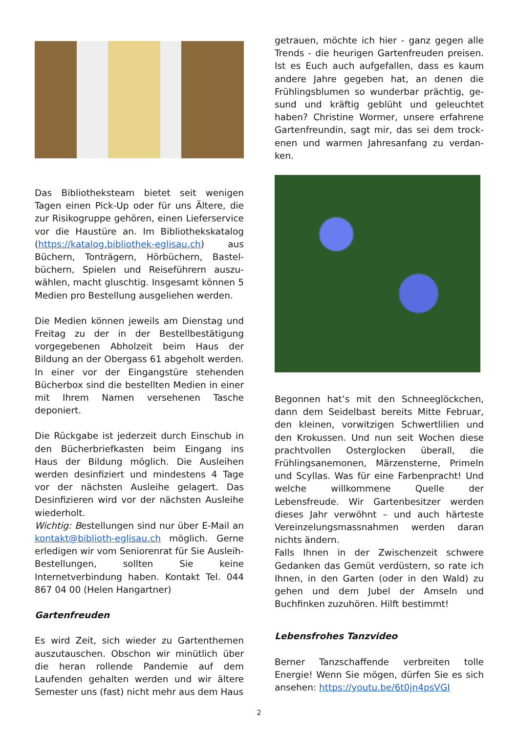Das Bibliotheksteam bietet seit wenigen Tagen einen Pick-Up oder für uns Ältere, die zur Risikogruppe gehören, einen Lieferservice vor die Haustüre an. Im Bibliothekskatalog (https://katalog.bibliothek-eglisau.ch) aus Büchern, Tonträgern, Hörbüchern, Bastel­büchern, Spielen und Reiseführern auszu­wählen, macht gluschtig. Insgesamt können 5 Medien pro Bestellung ausgeliehen werden.
Die Medien können jeweils am Dienstag und Freitag zu der in der Bestellbestätigung vorgegebenen Abholzeit beim Haus der Bildung an der Obergass 61 abgeholt werden. In einer vor der Eingangstüre stehenden Bücherbox sind die bestellten Medien in einer mit Ihrem Namen versehenen Tasche deponiert.
Die Rückgabe ist jederzeit durch Einschub in den Bücherbriefkasten beim Eingang ins Haus der Bildung möglich. Die Ausleihen werden desinfiziert und mindestens 4 Tage vor der nächsten Ausleihe gelagert. Das Desinfizieren wird vor der nächsten Ausleihe wiederholt.
Wichtig: Bestellungen sind nur über E-Mail an kontakt@biblioth-eglisau.ch möglich. Gerne erledigen wir vom Seniorenrat für Sie Ausleih-Bestellungen, sollten Sie keine Internetverbindung haben. Kontakt Tel. 044 867 04 00 (Helen Hangartner)
Gartenfreuden
Es wird Zeit, sich wieder zu Gartenthemen auszutauschen. Obschon wir minütlich über die heran rollende Pandemie auf dem Laufenden gehalten werden und wir ältere Semester uns (fast) nicht mehr aus dem Haus
getrauen, möchte ich hier - ganz gegen alle Trends - die heurigen Gartenfreuden preisen. Ist es Euch auch aufgefallen, dass es kaum andere Jahre gegeben hat, an denen die Frühlingsblumen so wunderbar prächtig, ge­sund und kräftig geblüht und geleuchtet haben? Christine Wormer, unsere erfahrene Gartenfreundin, sagt mir, das sei dem trock­enen und warmen Jahresanfang zu verdan­ken.
Begonnen hat’s mit den Schneeglöckchen, dann dem Seidelbast bereits Mitte Februar, den kleinen, vorwitzigen Schwertlilien und den Krokussen. Und nun seit Wochen diese prachtvollen Osterglocken überall, die Frühlingsanemonen, Märzensterne, Primeln und Scyllas. Was für eine Farbenpracht! Und welche willkommene Quelle der Lebensfreude. Wir Gartenbesitzer werden dieses Jahr verwöhnt – und auch härteste Vereinzelungsmassnahmen werden daran nichts ändern.
Falls Ihnen in der Zwischenzeit schwere Gedanken das Gemüt verdüstern, so rate ich Ihnen, in den Garten (oder in den Wald) zu gehen und dem Jubel der Amseln und Buchfinken zuzuhören. Hilft bestimmt!
Lebensfrohes Tanzvideo
Berner Tanzschaffende verbreiten tolle Energie! Wenn Sie mögen, dürfen Sie es sich ansehen: https://youtu.be/6t0jn4psVGI
2